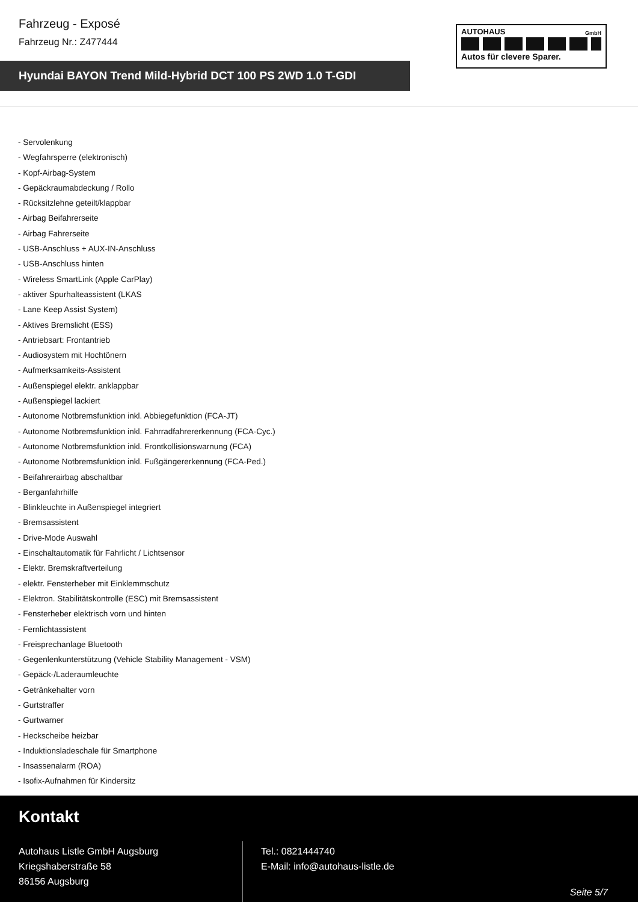Fahrzeug - Exposé
Fahrzeug Nr.: Z477444
Hyundai BAYON Trend Mild-Hybrid DCT 100 PS 2WD 1.0 T-GDI
AUTOHAUS
GmbH
Autos für clevere Sparer.
- Servolenkung
- Wegfahrsperre (elektronisch)
- Kopf-Airbag-System
- Gepäckraumabdeckung / Rollo
- Rücksitzlehne geteilt/klappbar
- Airbag Beifahrerseite
- Airbag Fahrerseite
- USB-Anschluss + AUX-IN-Anschluss
- USB-Anschluss hinten
- Wireless SmartLink (Apple CarPlay)
- aktiver Spurhalteassistent (LKAS
- Lane Keep Assist System)
- Aktives Bremslicht (ESS)
- Antriebsart: Frontantrieb
- Audiosystem mit Hochtönern
- Aufmerksamkeits-Assistent
- Außenspiegel elektr. anklappbar
- Außenspiegel lackiert
- Autonome Notbremsfunktion inkl. Abbiegefunktion (FCA-JT)
- Autonome Notbremsfunktion inkl. Fahrradfahrererkennung (FCA-Cyc.)
- Autonome Notbremsfunktion inkl. Frontkollisionswarnung (FCA)
- Autonome Notbremsfunktion inkl. Fußgängererkennung (FCA-Ped.)
- Beifahrerairbag abschaltbar
- Berganfahrhilfe
- Blinkleuchte in Außenspiegel integriert
- Bremsassistent
- Drive-Mode Auswahl
- Einschaltautomatik für Fahrlicht / Lichtsensor
- Elektr. Bremskraftverteilung
- elektr. Fensterheber mit Einklemmschutz
- Elektron. Stabilitätskontrolle (ESC) mit Bremsassistent
- Fensterheber elektrisch vorn und hinten
- Fernlichtassistent
- Freisprechanlage Bluetooth
- Gegenlenkunterstützung (Vehicle Stability Management - VSM)
- Gepäck-/Laderaumleuchte
- Getränkehalter vorn
- Gurtstraffer
- Gurtwarner
- Heckscheibe heizbar
- Induktionsladeschale für Smartphone
- Insassenalarm (ROA)
- Isofix-Aufnahmen für Kindersitz
Kontakt
Autohaus Listle GmbH Augsburg
Kriegshaberstraße 58
86156 Augsburg
Tel.: 0821444740
E-Mail: info@autohaus-listle.de
Seite 5/7